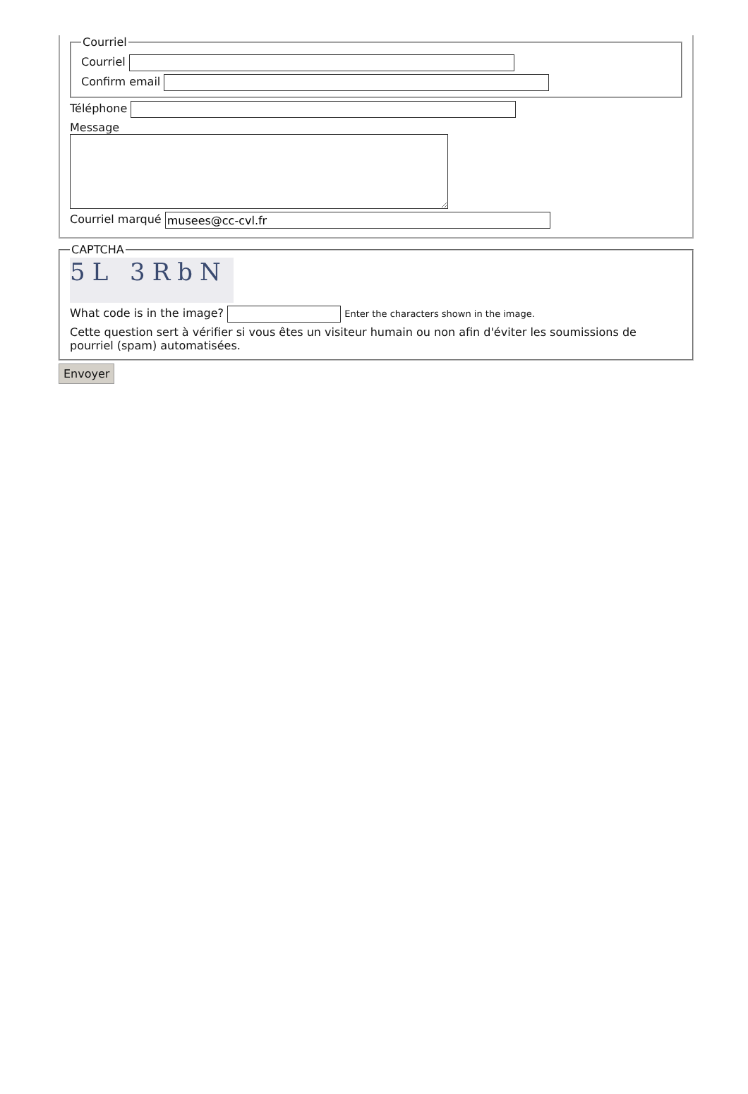Courriel
Courriel
Confirm email
Téléphone
Message
Courriel marqué
CAPTCHA
5L 3RbN
What code is in the image? Enter the characters shown in the image.
Cette question sert à vérifier si vous êtes un visiteur humain ou non afin d'éviter les soumissions de pourriel (spam) automatisées.
Envoyer